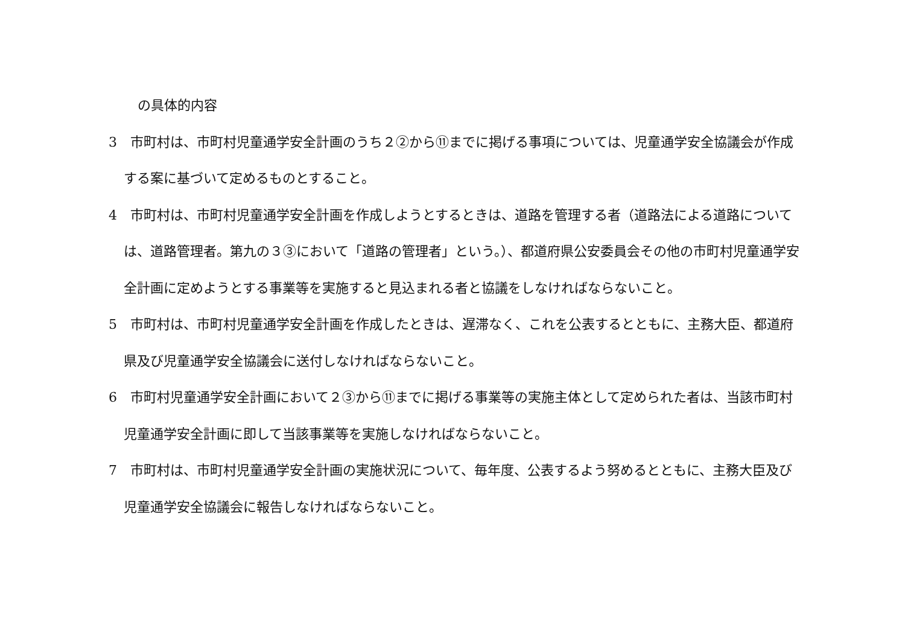の具体的内容
3　市町村は、市町村児童通学安全計画のうち２②から⑪までに掲げる事項については、児童通学安全協議会が作成する案に基づいて定めるものとすること。
4　市町村は、市町村児童通学安全計画を作成しようとするときは、道路を管理する者（道路法による道路については、道路管理者。第九の３③において「道路の管理者」という。）、都道府県公安委員会その他の市町村児童通学安全計画に定めようとする事業等を実施すると見込まれる者と協議をしなければならないこと。
5　市町村は、市町村児童通学安全計画を作成したときは、遅滞なく、これを公表するとともに、主務大臣、都道府県及び児童通学安全協議会に送付しなければならないこと。
6　市町村児童通学安全計画において２③から⑪までに掲げる事業等の実施主体として定められた者は、当該市町村児童通学安全計画に即して当該事業等を実施しなければならないこと。
7　市町村は、市町村児童通学安全計画の実施状況について、毎年度、公表するよう努めるとともに、主務大臣及び児童通学安全協議会に報告しなければならないこと。